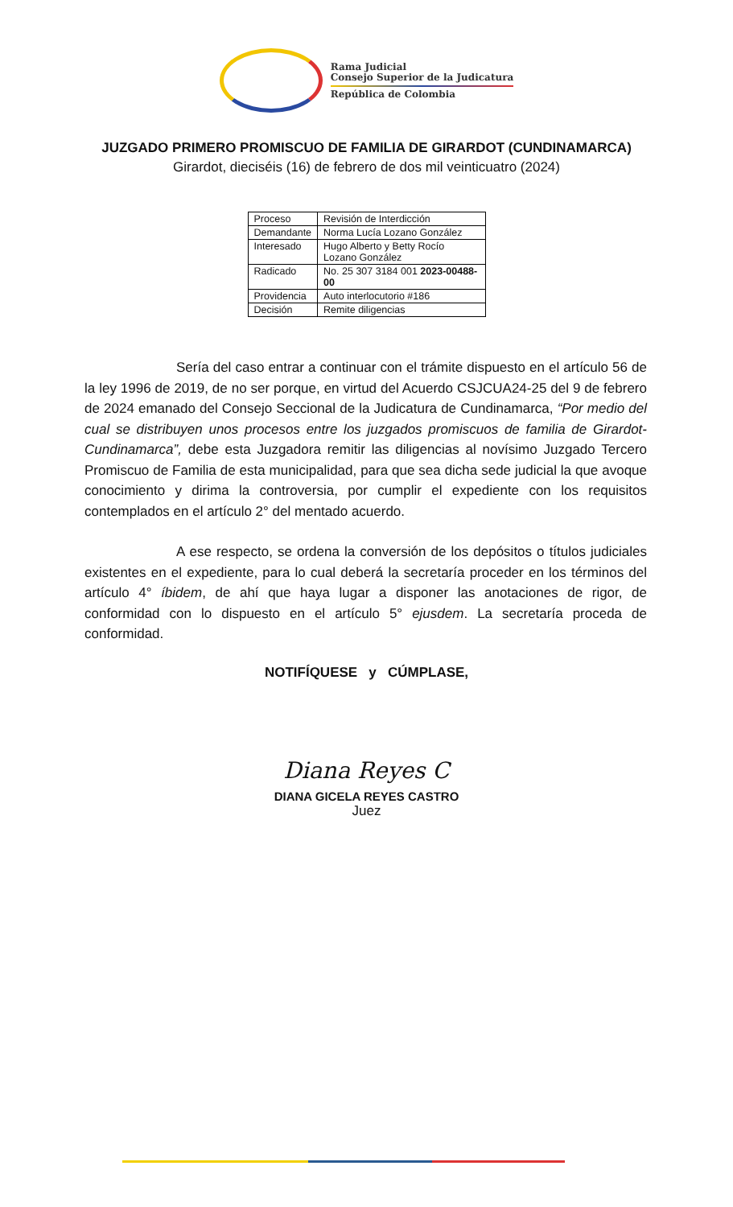Rama Judicial
Consejo Superior de la Judicatura
República de Colombia
JUZGADO PRIMERO PROMISCUO DE FAMILIA DE GIRARDOT (CUNDINAMARCA)
Girardot, dieciséis (16) de febrero de dos mil veinticuatro (2024)
| Proceso | Revisión de Interdicción |
| Demandante | Norma Lucía Lozano González |
| Interesado | Hugo Alberto y Betty Rocío Lozano González |
| Radicado | No. 25 307 3184 001 2023-00488-00 |
| Providencia | Auto interlocutorio #186 |
| Decisión | Remite diligencias |
Sería del caso entrar a continuar con el trámite dispuesto en el artículo 56 de la ley 1996 de 2019, de no ser porque, en virtud del Acuerdo CSJCUA24-25 del 9 de febrero de 2024 emanado del Consejo Seccional de la Judicatura de Cundinamarca, “Por medio del cual se distribuyen unos procesos entre los juzgados promiscuos de familia de Girardot-Cundinamarca”, debe esta Juzgadora remitir las diligencias al novísimo Juzgado Tercero Promiscuo de Familia de esta municipalidad, para que sea dicha sede judicial la que avoque conocimiento y dirima la controversia, por cumplir el expediente con los requisitos contemplados en el artículo 2° del mentado acuerdo.
A ese respecto, se ordena la conversión de los depósitos o títulos judiciales existentes en el expediente, para lo cual deberá la secretaría proceder en los términos del artículo 4° íbidem, de ahí que haya lugar a disponer las anotaciones de rigor, de conformidad con lo dispuesto en el artículo 5° ejusdem. La secretaría proceda de conformidad.
NOTIFÍQUESE y CÚMPLASE,
Diana Reyes C
DIANA GICELA REYES CASTRO
Juez